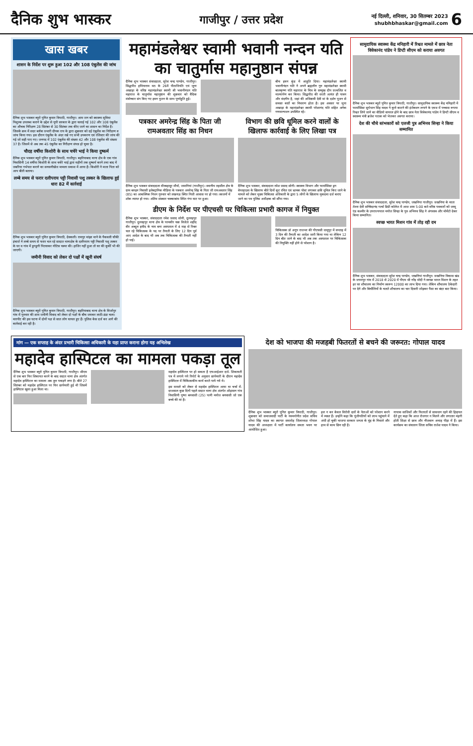दैनिक शुभ भास्कर
गाजीपुर / उत्तर प्रदेश
नई दिल्ली, शनिवार, 30 सितम्बर 2023
shubhbhaskar@gmail.com
6
खास खबर
शासन के निर्देश पर शुरू हुआ 102 और 108 एंबुलेंस की जांच
दैनिक शुभ भास्कर ब्यूरो पुनित कुमार त्रिपाठी, गाजीपुर। आम जन को स्वास्थ्य सुविधा निशुल्क उपलब्ध कराने के उद्देश से यूपी सरकार के द्वारा चलाई गई 102 और 108 एंबुलेंस का औचक निरिक्षण 28 सितंबर से 30 सितंबर तक कीए जाने का शासन का निर्देश है। जिसके क्रम में सदर ब्लॉक प्रभारी दीपक राय के द्वारा शुक्रवार को दई एंबुलेंस का निरीक्षण व जांच किया गया। इस दौरान एंबुलेंस के अंदर रखे गए सभी उपकरण एवं रजिस्टर की जांच की गई जो सही पाए गए। जनपद में 102 एंबुलेंस की संख्या 42 और 108 एंबुलेंस की संख्या 37 है। जिसमें से अब तक 45 एंबुलेंस का निरीक्षण संपन्न हो चुका है।
चौदह वर्षीया किशोरी के साथ चचेरे भाई ने किया दुष्कर्म
दैनिक शुभ भास्कर ब्यूरो पुनित कुमार त्रिपाठी, गाजीपुर। बहरियाबाद थाना क्षेत्र के एक गांव निवासिनी 14 वर्षीया किशोरी के साथ चचेरे भाई द्वारा महीनों तक दुष्कर्म करने तथा बाद में जबरिया गर्भपात कराने का सनसनीखेज मामला प्रकाश में आया है। किशोरी ने माता पिता को आप बीती बताया।
लम्बे समय से फरार दलीपराय पट्टी निवासी पशु तस्कर के खिलाफ हुई धारा 82 में कार्रवाई
दैनिक शुभ भास्कर ब्यूरो पुनित कुमार त्रिपाठी, देवकली। रामपुर मांझा थाने के पैकवली चौकी इंचार्ज ने लम्बे समय से फरार चल रहे सादात थानाक्षेत्र के दलीपराय पट्टी निवासी पशु तस्कर के घर व गांव में डुगडुगी पिटवाकर नोटिस चस्पा की। हाजिर नहीं हुआ तो घर की कुर्की भी की जाएगी।
जमीनी विवाद को लेकर दो पक्षों में खूनी संघर्ष
दैनिक शुभ भास्कर ब्यूरो पुनित कुमार त्रिपाठी, गाजीपुर। बहरियाबाद थाना क्षेत्र के मिर्जापुर गांव में गुरुवार की शाम जमीनी विवाद को लेकर दो पक्षों के बीच जमकर लाठी-डंडा चला। मारपीट की इस घटना में दोनों पक्ष से सात लोग घायल हुए हैं। पुलिस केस दर्ज कर आगे की कार्रवाई कर रही है।
महामंडलेश्वर स्वामी भवानी नन्दन यति का चातुर्मास महानुष्ठान संपन्न
दैनिक शुभ भास्कर संवाददाता, सुरेश चन्द्र पाण्डेय, गाजीपुर। सिद्धपीठ हथियाराम मठ के 26वें पीठाधिपति एवं जूना अखाड़ा के वरिष्ठ महामंडलेश्वर स्वामी श्री भवानीनंदन यति महाराज के चातुर्मास महानुष्ठान की शुक्रवार को वैदिक मंत्रोच्चार संग किए गए हवन पूजन के साथ पूर्णाहुति हुई।
बीच हवन कुंड में आहुति दिया। महामंडलेश्वर स्वामी भवानीनंदन यति ने अपने ब्रह्मलीन गुरु महामंडलेश्वर स्वामी बालकृष्ण यति महाराज के चित्र के सम्मुख दीप प्रज्वलित व माल्यार्पण कर किया। सिद्धपीठ की धरती अत्यंत ही पावन और वंदनीय है, जहां की अधिष्ठात्री देवी मां के दर्शन पूजन से समस्त कष्टों का निवारण होता है। इस अवसर पर जूना अखाड़ा के महामंडलेश्वर स्वामी परेशानंद यति सहित अनेक गणमान्यजन उपस्थित रहे।
पत्रकार अमरेन्द्र सिंह के पिता जी रामअवतार सिंह का निधन
दैनिक शुभ भास्कर संवाददाता वीरबहादुर मौर्या, जमानियां (गाजीपुर)। स्थानीय तहसील क्षेत्र के ग्राम बरुइन निवासी इलेक्ट्रानिक मीडिया के पत्रकार अमरेन्द्र सिंह के पिता जी रामअवतार सिंह (85) का आकस्मिक निधन गुरुवार को लखनऊ स्थित निजी आवास पर हो गया। स्वजनों में शोक व्याप्त हो गया। अंतिम संस्कार चक्काबांध स्थित गंगा घाट पर हुआ।
विभाग की छवि धूमिल करने वालों के खिलाफ कार्रवाई के लिए लिखा पत्र
दैनिक शुभ भास्कर, संवाददाता रमेश प्रसाद सोनी। स्वास्थ्य विभाग और फार्मासिस्ट ड्रग वेयरहाउस के खिलाफ बीते दिनों कूट रचित एवं भ्रामक पोस्ट लगाकर छवि धूमिल किए जाने के मामले को लेकर मुख्य चिकित्सा अधिकारी के द्वारा 5 लोगों के खिलाफ मुकदमा दर्ज कराए जाने का पत्र पुलिस अधीक्षक को सौंपा गया।
डीएम के निर्देश पर पीएचसी पर चिकित्सा प्रभारी कागज में नियुक्त
दैनिक शुभ भास्कर, संवाददाता रमेश प्रसाद सोनी, दुल्लहपुर गाजीपुर। दुल्लहपुर थाना क्षेत्र के परमवीर चक्र विजेता शहीद वीर अब्दुल हमीद के नाम बना अस्पताल में 4 माह से रिक्त चल रहे चिकित्सक के पद पर तैनाती के लिए 12 दिन पूर्व आए आदेश के बाद भी अब तक चिकित्सक की तैनाती नहीं हो पाई।
चिकित्सक डॉ अनूप राजभर की पीएचसी धामूपुर में सप्ताह में 3 दिन की तैनाती का आदेश जारी किया गया था लेकिन 12 दिन बीत जाने के बाद भी अब तक अस्पताल पर चिकित्सक की नियुक्ति नहीं होने से परेशान है।
सामुदायिक स्वास्थ्य केंद्र मनिहारी में रिश्वत मामले में छात्र नेता विवेकानंद पांडेय ने डिप्टी सीएम को कराया अवगत
दैनिक शुभ भास्कर ब्यूरो पुनित कुमार त्रिपाठी, गाजीपुर। सामुदायिक स्वास्थ्य केंद्र मनिहारी में फार्मासिस्ट सूर्यभान सिंह यादव ने कुत्ते काटने की इंजेक्शन लगाने के एवज में पच्चास रूपया रिश्वत लिये जाने का वीडियो वायरल होने के बाद छात्र नेता विवेकानंद पांडेय ने डिप्टी सीएम व स्वास्थ्य मंत्री ब्रजेश पाठक को भेजकर अवगत कराया।
देश की चौथे स्तंभकारों को एलजी पुत्र अभिनव सिन्हा ने किया सम्मानित
दैनिक शुभ भास्कर संवाददाता, सुरेश चन्द्र पाण्डेय, जखनिया गाजीपुर। जखनिया के माता तेतरा देवी सच्चिदानंद गर्ल्स डिग्री कॉलेज में आज शाम 5:00 बजे वरिष्ठ पत्रकारों को जम्मू एंड कश्मीर के उपराज्यपाल मनोज सिन्हा के पुत्र अभिनव सिंह ने अंगवस्त्र और मोमेंटो देकर किया सम्मानित।
स्वच्छ भारत मिशन गांव में तोड़ रही दम
दैनिक शुभ भास्कर, संवाददाता सुरेश चन्द्र पाण्डेय, जखनियां गाजीपुर। जखनिया विकास खंड के जफरपुर गांव में 2018 से 2020 में पीएम श्री नरेंद्र मोदी ने स्वच्छ भारत मिशन के तहत हर घर शौचालय का निर्माण स्वरूप 12000 का लाभ दिया गया। लेकिन शौचालय ठेकेदारी पर देने और बिचौलियों के चलते शौचालय का चार दिवारी जोड़कर पैसा का बंदर बाट किया।
मांग — एक सप्ताह के अंदर प्रभारी चिकित्सा अधिकारी के यहा प्राप्त कराना होगा यह अभिलेख
महादेव हास्पिटल का मामला पकड़ा तूल
दैनिक शुभ भास्कर ब्यूरो पुनित कुमार त्रिपाठी, गाजीपुर। सीएम से एक बार फिर शिकायत करने के बाद सदात थाना क्षेत्र अंतर्गत महादेव हास्पिटल का मामला अब तूल पकड़ने लगा है। बीते 27 सितंबर को महादेव हास्पिटल पर फिर छापेमारी हुई थी जिसमें हास्पिटल खुला हुआ मिला था।
महादेव हास्पिटल पर हो सकता है एफआईआर दर्ज- शिकायती पत्र में लगाये गये रिपोर्ट के अनुसार छापेमारी के दौरान महादेव हास्पिटल में चिकित्सकीय कार्य करते पाये गये थे।
इस मामले को लेकर से महादेव हास्पिटल आया था चर्चा में- दरअसल कुछ दिनों पहले सदात थाना क्षेत्र अंतर्गत ओड़ासन गांव निवासिनी पुष्पा बनवासी (25) पत्नी मनोज बनवासी जो एक बच्चे की मां है।
देश को भाजपा की मजहबी फितरतों से बचने की जरूरत: गोपाल यादव
दैनिक शुभ भास्कर ब्यूरो पुनित कुमार त्रिपाठी, गाजीपुर। शुक्रवार को समाजवादी पार्टी के नवमनोनीत प्रदेश सचिव शोभा सिंह यादव का स्वागत समारोह जिलाध्यक्ष गोपाल यादव की अध्यक्षता में पार्टी कार्यालय समता भवन पर आयोजित हुआ।
हल न कर केवल विरोधी दलों के नेताओं को परेशान करने में व्यस्त हैं। उन्होंने कहा कि पूंजीपतियों को लाभ पहुंचाने में अंधी हो चुकी भाजपा सरकार जनता के मुंह के निवाले और हाथ से काम छिन रही है।
नापाक साजिशों और फितरतों से सावधान रहने की हिदायत देते हुए कहा कि आज रोजगार न मिलने और लगातार मंहगी होती शिक्षा से छात्र और नौजवान अथाह पीड़ा में हैं। इस कार्यक्रम का संचालन जिला सचिव राजेश यादव ने किया।